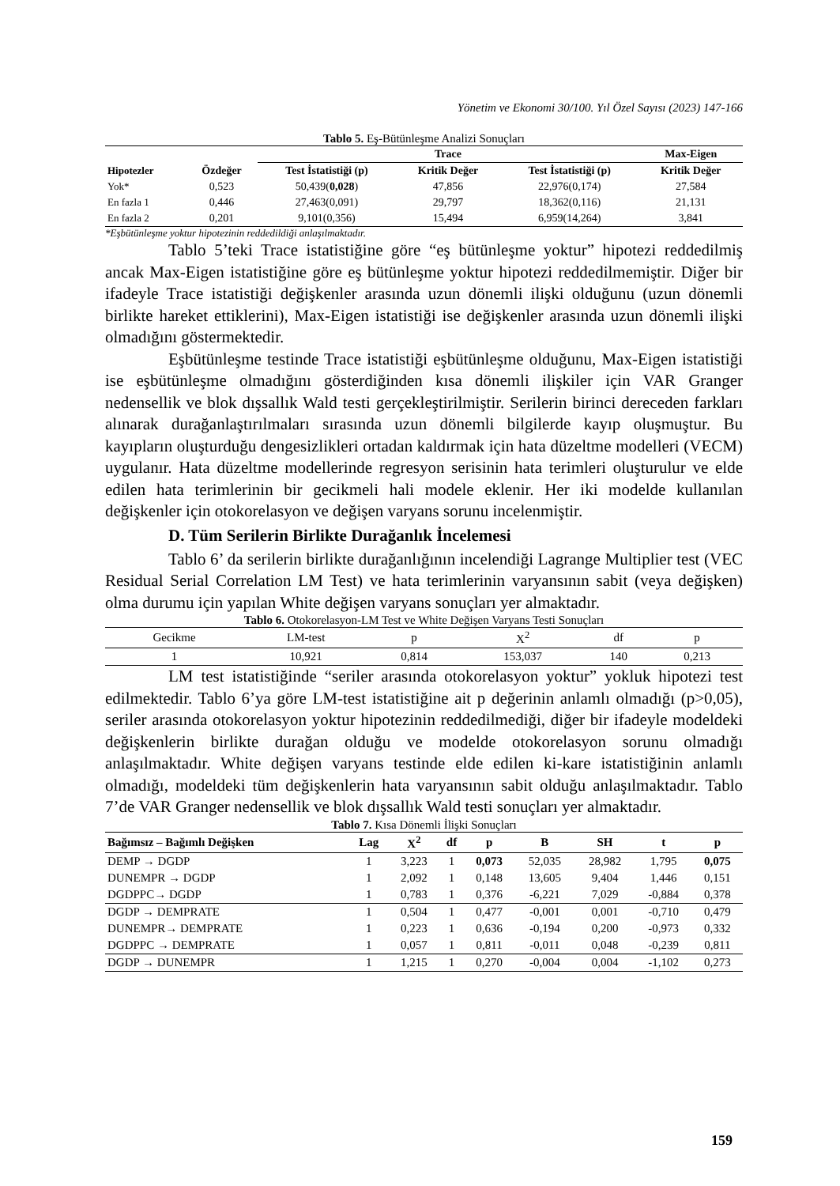Yönetim ve Ekonomi 30/100. Yıl Özel Sayısı (2023) 147-166
Tablo 5. Eş-Bütünleşme Analizi Sonuçları
| | | Trace | | | Max-Eigen |
| --- | --- | --- | --- | --- | --- |
| Hipotezler | Özdeğer | Test İstatistiği (p) | Kritik Değer | Test İstatistiği (p) | Kritik Değer |
| Yok* | 0,523 | 50,439( 0,028 ) | 47,856 | 22,976(0,174) | 27,584 |
| En fazla 1 | 0,446 | 27,463(0,091) | 29,797 | 18,362(0,116) | 21,131 |
| En fazla 2 | 0,201 | 9,101(0,356) | 15,494 | 6,959(14,264) | 3,841 |
*Eşbütünleşme yoktur hipotezinin reddedildiği anlaşılmaktadır.
Tablo 5’teki Trace istatistiğine göre “eş bütünleşme yoktur” hipotezi reddedilmiş ancak Max-Eigen istatistiğine göre eş bütünleşme yoktur hipotezi reddedilmemiştir. Diğer bir ifadeyle Trace istatistiği değişkenler arasında uzun dönemli ilişki olduğunu (uzun dönemli birlikte hareket ettiklerini), Max-Eigen istatistiği ise değişkenler arasında uzun dönemli ilişki olmadığını göstermektedir.
Eşbütünleşme testinde Trace istatistiği eşbütünleşme olduğunu, Max-Eigen istatistiği ise eşbütünleşme olmadığını gösterdiğinden kısa dönemli ilişkiler için VAR Granger nedensellik ve blok dışsallık Wald testi gerçekleştirilmiştir. Serilerin birinci dereceden farkları alınarak durağanlaştırılmaları sırasında uzun dönemli bilgilerde kayıp oluşmuştur. Bu kayıpların oluşturduğu dengesizlikleri ortadan kaldırmak için hata düzeltme modelleri (VECM) uygulanır. Hata düzeltme modellerinde regresyon serisinin hata terimleri oluşturulur ve elde edilen hata terimlerinin bir gecikmeli hali modele eklenir. Her iki modelde kullanılan değişkenler için otokorelasyon ve değişen varyans sorunu incelenmiştir.
D. Tüm Serilerin Birlikte Durağanlık İncelemesi
Tablo 6’ da serilerin birlikte durağanlığının incelendiği Lagrange Multiplier test (VEC Residual Serial Correlation LM Test) ve hata terimlerinin varyansının sabit (veya değişken) olma durumu için yapılan White değişen varyans sonuçları yer almaktadır.
Tablo 6. Otokorelasyon-LM Test ve White Değişen Varyans Testi Sonuçları
| Gecikme | LM-test | p | X<sup>2</sup> | df | p |
| 1 | 10,921 | 0,814 | 153,037 | 140 | 0,213 |
LM test istatistiğinde “seriler arasında otokorelasyon yoktur” yokluk hipotezi test edilmektedir. Tablo 6’ya göre LM-test istatistiğine ait p değerinin anlamlı olmadığı (p>0,05), seriler arasında otokorelasyon yoktur hipotezinin reddedilmediği, diğer bir ifadeyle modeldeki değişkenlerin birlikte durağan olduğu ve modelde otokorelasyon sorunu olmadığı anlaşılmaktadır. White değişen varyans testinde elde edilen ki-kare istatistiğinin anlamlı olmadığı, modeldeki tüm değişkenlerin hata varyansının sabit olduğu anlaşılmaktadır. Tablo 7’de VAR Granger nedensellik ve blok dışsallık Wald testi sonuçları yer almaktadır.
Tablo 7. Kısa Dönemli İlişki Sonuçları
| Bağımsız – Bağımlı Değişken | Lag | X<sup>2</sup> | df | p | B | SH | t | p |
| --- | --- | --- | --- | --- | --- | --- | --- | --- |
| DEMP → DGDP | 1 | 3,223 | 1 | 0,073 | 52,035 | 28,982 | 1,795 | 0,075 |
| DUNEMPR → DGDP | 1 | 2,092 | 1 | 0,148 | 13,605 | 9,404 | 1,446 | 0,151 |
| DGDPPC→ DGDP | 1 | 0,783 | 1 | 0,376 | -6,221 | 7,029 | -0,884 | 0,378 |
| DGDP → DEMPRATE | 1 | 0,504 | 1 | 0,477 | -0,001 | 0,001 | -0,710 | 0,479 |
| DUNEMPR→ DEMPRATE | 1 | 0,223 | 1 | 0,636 | -0,194 | 0,200 | -0,973 | 0,332 |
| DGDPPC → DEMPRATE | 1 | 0,057 | 1 | 0,811 | -0,011 | 0,048 | -0,239 | 0,811 |
| DGDP → DUNEMPR | 1 | 1,215 | 1 | 0,270 | -0,004 | 0,004 | -1,102 | 0,273 |
159